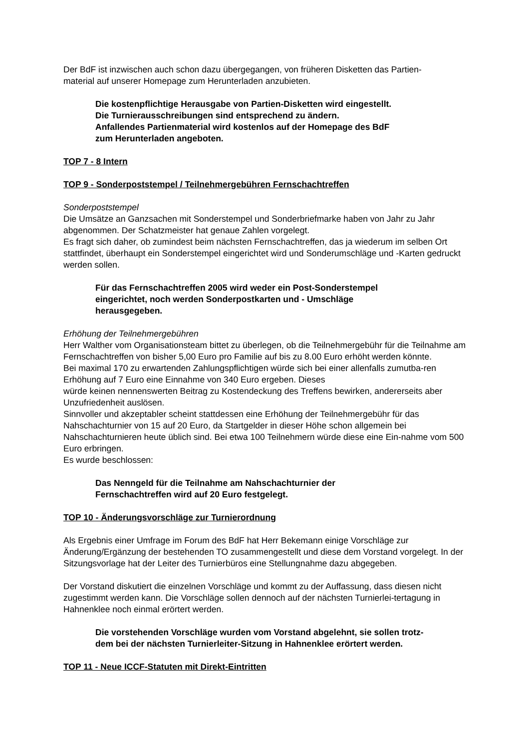Der BdF ist inzwischen auch schon dazu übergegangen, von früheren Disketten das Partien-
material auf unserer Homepage zum Herunterladen anzubieten.
Die kostenpflichtige Herausgabe von Partien-Disketten wird eingestellt.
Die Turnierausschreibungen sind entsprechend zu ändern.
Anfallendes Partienmaterial wird kostenlos auf der Homepage des BdF
zum Herunterladen angeboten.
TOP 7 - 8 Intern
TOP 9 - Sonderpoststempel / Teilnehmergebühren Fernschachtreffen
Sonderpoststempel
Die Umsätze an Ganzsachen mit Sonderstempel und Sonderbriefmarke haben von Jahr zu Jahr abgenommen. Der Schatzmeister hat genaue Zahlen vorgelegt.
Es fragt sich daher, ob zumindest beim nächsten Fernschachtreffen, das ja wiederum im selben Ort stattfindet, überhaupt ein Sonderstempel eingerichtet wird und Sonderumschläge und -Karten gedruckt werden sollen.
Für das Fernschachtreffen 2005 wird weder ein Post-Sonderstempel
eingerichtet, noch werden Sonderpostkarten und - Umschläge
herausgegeben.
Erhöhung der Teilnehmergebühren
Herr Walther vom Organisationsteam bittet zu überlegen, ob die Teilnehmergebühr für die Teilnahme am Fernschachtreffen von bisher 5,00 Euro pro Familie auf bis zu 8.00 Euro erhöht werden könnte.
Bei maximal 170 zu erwartenden Zahlungspflichtigen würde sich bei einer allenfalls zumutba-ren Erhöhung auf 7 Euro eine Einnahme von 340 Euro ergeben. Dieses
würde keinen nennenswerten Beitrag zu Kostendeckung des Treffens bewirken, andererseits aber Unzufriedenheit auslösen.
Sinnvoller und akzeptabler scheint stattdessen eine Erhöhung der Teilnehmergebühr für das Nahschachturnier von 15 auf 20 Euro, da Startgelder in dieser Höhe schon allgemein bei Nahschachturnieren heute üblich sind. Bei etwa 100 Teilnehmern würde diese eine Ein-nahme vom 500 Euro erbringen.
Es wurde beschlossen:
Das Nenngeld für die Teilnahme am Nahschachturnier der
Fernschachtreffen wird auf 20 Euro festgelegt.
TOP 10 - Änderungsvorschläge zur Turnierordnung
Als Ergebnis einer Umfrage im Forum des BdF hat Herr Bekemann einige Vorschläge zur Änderung/Ergänzung der bestehenden TO zusammengestellt und diese dem Vorstand vorgelegt. In der Sitzungsvorlage hat der Leiter des Turnierbüros eine Stellungnahme dazu abgegeben.
Der Vorstand diskutiert die einzelnen Vorschläge und kommt zu der Auffassung, dass diesen nicht zugestimmt werden kann. Die Vorschläge sollen dennoch auf der nächsten Turnierlei-tertagung in Hahnenklee noch einmal erörtert werden.
Die vorstehenden Vorschläge wurden vom Vorstand abgelehnt, sie sollen trotz-
dem bei der nächsten Turnierleiter-Sitzung in Hahnenklee erörtert werden.
TOP 11 - Neue ICCF-Statuten mit Direkt-Eintritten